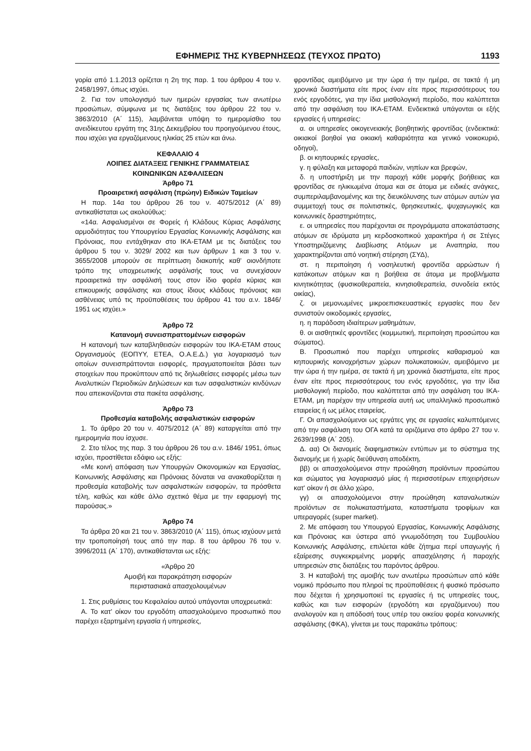ΕΦΗΜΕΡΙΣ ΤΗΣ ΚΥΒΕΡΝΗΣΕΩΣ (ΤΕΥΧΟΣ ΠΡΩΤΟ) 1193
γορία από 1.1.2013 ορίζεται η 2η της παρ. 1 του άρθρου 4 του ν. 2458/1997, όπως ισχύει.
2. Για τον υπολογισμό των ημερών εργασίας των ανωτέρω προσώπων, σύμφωνα με τις διατάξεις του άρθρου 22 του ν. 3863/2010 (Α΄ 115), λαμβάνεται υπόψη το ημερομίσθιο του ανειδίκευτου εργάτη της 31ης Δεκεμβρίου του προηγούμενου έτους, που ισχύει για εργαζόμενους ηλικίας 25 ετών και άνω.
ΚΕΦΑΛΑΙΟ 4
ΛΟΙΠΕΣ ΔΙΑΤΑΞΕΙΣ ΓΕΝΙΚΗΣ ΓΡΑΜΜΑΤΕΙΑΣ
ΚΟΙΝΩΝΙΚΩΝ ΑΣΦΑΛΙΣΕΩΝ
Άρθρο 71
Προαιρετική ασφάλιση (πρώην) Ειδικών Ταμείων
Η παρ. 14α του άρθρου 26 του ν. 4075/2012 (Α΄ 89) αντικαθίσταται ως ακολούθως:
«14α. Ασφαλισμένοι σε Φορείς ή Κλάδους Κύριας Ασφάλισης αρμοδιότητας του Υπουργείου Εργασίας Κοινωνικής Ασφάλισης και Πρόνοιας, που εντάχθηκαν στο ΙΚΑ-ΕΤΑΜ με τις διατάξεις του άρθρου 5 του ν. 3029/ 2002 και των άρθρων 1 και 3 του ν. 3655/2008 μπορούν σε περίπτωση διακοπής καθ' οιονδήποτε τρόπο της υποχρεωτικής ασφάλισής τους να συνεχίσουν προαιρετικά την ασφάλισή τους στον ίδιο φορέα κύριας και επικουρικής ασφάλισης και στους ίδιους κλάδους πρόνοιας και ασθένειας υπό τις προϋποθέσεις του άρθρου 41 του α.ν. 1846/ 1951 ως ισχύει.»
Άρθρο 72
Κατανομή συνεισπραττομένων εισφορών
Η κατανομή των καταβληθεισών εισφορών του ΙΚΑ-ΕΤΑΜ στους Οργανισμούς (ΕΟΠΥΥ, ΕΤΕΑ, Ο.Α.Ε.Δ.) για λογαριασμό των οποίων συνεισπράττονται εισφορές, πραγματοποιείται βάσει των στοιχείων που προκύπτουν από τις δηλωθείσες εισφορές μέσω των Αναλυτικών Περιοδικών Δηλώσεων και των ασφαλιστικών κινδύνων που απεικονίζονται στα πακέτα ασφάλισης.
Άρθρο 73
Προθεσμία καταβολής ασφαλιστικών εισφορών
1. Το άρθρο 20 του ν. 4075/2012 (Α΄ 89) καταργείται από την ημερομηνία που ίσχυσε.
2. Στο τέλος της παρ. 3 του άρθρου 26 του α.ν. 1846/ 1951, όπως ισχύει, προστίθεται εδάφιο ως εξής:
«Με κοινή απόφαση των Υπουργών Οικονομικών και Εργασίας, Κοινωνικής Ασφάλισης και Πρόνοιας δύναται να ανακαθορίζεται η προθεσμία καταβολής των ασφαλιστικών εισφορών, τα πρόσθετα τέλη, καθώς και κάθε άλλο σχετικό θέμα με την εφαρμογή της παρούσας.»
Άρθρο 74
Τα άρθρα 20 και 21 του ν. 3863/2010 (Α΄ 115), όπως ισχύουν μετά την τροποποίησή τους από την παρ. 8 του άρθρου 76 του ν. 3996/2011 (Α΄ 170), αντικαθίστανται ως εξής:
«Άρθρο 20
Αμοιβή και παρακράτηση εισφορών
περιστασιακά απασχολουμένων
1. Στις ρυθμίσεις του Κεφαλαίου αυτού υπάγονται υποχρεωτικά:
Α. Το κατ' οίκον του εργοδότη απασχολούμενο προσωπικό που παρέχει εξαρτημένη εργασία ή υπηρεσίες,
φροντίδας αμειβόμενο με την ώρα ή την ημέρα, σε τακτά ή μη χρονικά διαστήματα είτε προς έναν είτε προς περισσότερους του ενός εργοδότες, για την ίδια μισθολογική περίοδο, που καλύπτεται από την ασφάλιση του ΙΚΑ-ΕΤΑΜ. Ενδεικτικά υπάγονται οι εξής εργασίες ή υπηρεσίες:
α. οι υπηρεσίες οικογενειακής βοηθητικής φροντίδας (ενδεικτικά: οικιακοί βοηθοί για οικιακή καθαριότητα και γενικό νοικοκυριό, οδηγοί),
β. οι κηπουρικές εργασίες,
γ. η φύλαξη και μεταφορά παιδιών, νηπίων και βρεφών,
δ. η υποστήριξη με την παροχή κάθε μορφής βοήθειας και φροντίδας σε ηλικιωμένα άτομα και σε άτομα με ειδικές ανάγκες, συμπεριλαμβανομένης και της διευκόλυνσης των ατόμων αυτών για συμμετοχή τους σε πολιτιστικές, θρησκευτικές, ψυχαγωγικές και κοινωνικές δραστηριότητες,
ε. οι υπηρεσίες που παρέχονται σε προγράμματα αποκατάστασης ατόμων σε ιδρύματα μη κερδοσκοπικού χαρακτήρα ή σε Στέγες Υποστηριζόμενης Διαβίωσης Ατόμων με Αναπηρία, που χαρακτηρίζονται από νοητική στέρηση (ΣΥΔ),
στ. η περιποίηση ή νοσηλευτική φροντίδα αρρώστων ή κατάκοιτων ατόμων και η βοήθεια σε άτομα με προβλήματα κινητικότητας (φυσικοθεραπεία, κινησιοθεραπεία, συνοδεία εκτός οικίας),
ζ. οι μεμονωμένες μικροεπισκευαστικές εργασίες που δεν συνιστούν οικοδομικές εργασίες,
η. η παράδοση ιδιαίτερων μαθημάτων,
θ. οι αισθητικές φροντίδες (κομμωτική, περιποίηση προσώπου και σώματος).
Β. Προσωπικό που παρέχει υπηρεσίες καθαρισμού και κηπουρικής κοινοχρήστων χώρων πολυκατοικιών, αμειβόμενο με την ώρα ή την ημέρα, σε τακτά ή μη χρονικά διαστήματα, είτε προς έναν είτε προς περισσότερους του ενός εργοδότες, για την ίδια μισθολογική περίοδο, που καλύπτεται από την ασφάλιση του ΙΚΑ-ΕΤΑΜ, μη παρέχον την υπηρεσία αυτή ως υπαλληλικό προσωπικό εταιρείας ή ως μέλος εταιρείας.
Γ. Οι απασχολούμενοι ως εργάτες γης σε εργασίες καλυπτόμενες από την ασφάλιση του ΟΓΑ κατά τα οριζόμενα στο άρθρο 27 του ν. 2639/1998 (Α΄ 205).
Δ. αα) Οι διανομείς διαφημιστικών εντύπων με το σύστημα της διανομής με ή χωρίς διεύθυνση αποδέκτη,
ββ) οι απασχολούμενοι στην προώθηση προϊόντων προσώπου και σώματος για λογαριασμό μίας ή περισσοτέρων επιχειρήσεων κατ' οίκον ή σε άλλο χώρο,
γγ) οι απασχολούμενοι στην προώθηση καταναλωτικών προϊόντων σε πολυκαταστήματα, καταστήματα τροφίμων και υπεραγορές (super market).
2. Με απόφαση του Υπουργού Εργασίας, Κοινωνικής Ασφάλισης και Πρόνοιας και ύστερα από γνωμοδότηση του Συμβουλίου Κοινωνικής Ασφάλισης, επιλύεται κάθε ζήτημα περί υπαγωγής ή εξαίρεσης συγκεκριμένης μορφής απασχόλησης ή παροχής υπηρεσιών στις διατάξεις του παρόντος άρθρου.
3. Η καταβολή της αμοιβής των ανωτέρω προσώπων από κάθε νομικό πρόσωπο που πληροί τις προϋποθέσεις ή φυσικό πρόσωπο που δέχεται ή χρησιμοποιεί τις εργασίες ή τις υπηρεσίες τους, καθώς και των εισφορών (εργοδότη και εργαζόμενου) που αναλογούν και η απόδοσή τους υπέρ του οικείου φορέα κοινωνικής ασφάλισης (ΦΚΑ), γίνεται με τους παρακάτω τρόπους: